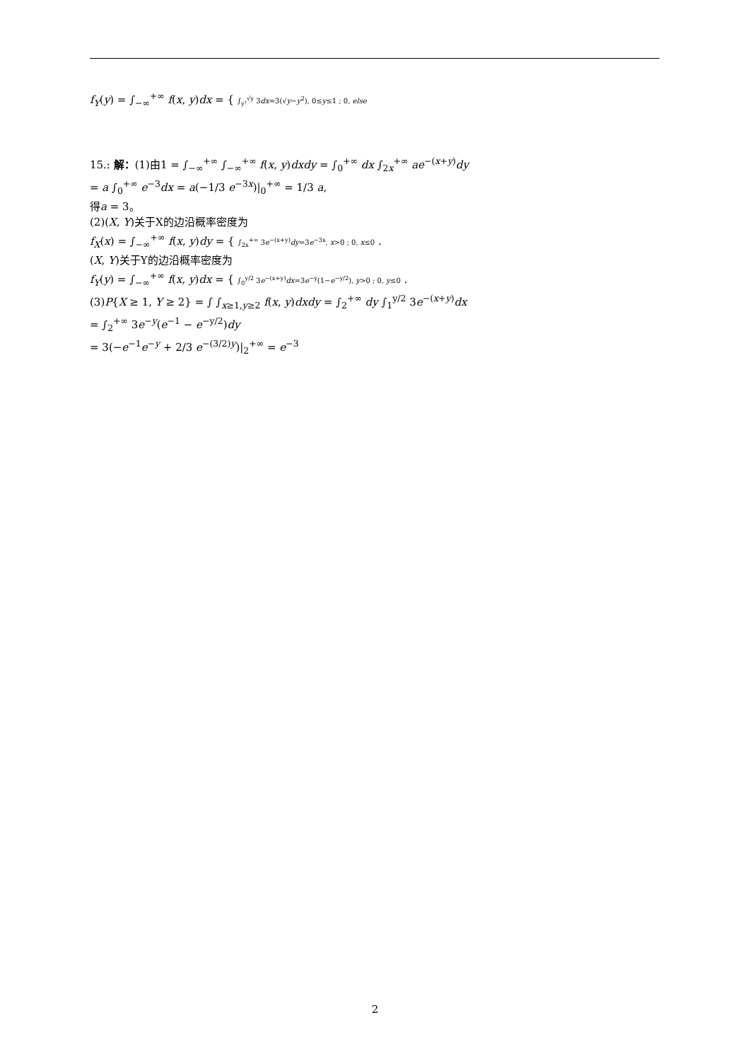f<sub>Y</sub>(y) = ∫<sub>−∞</sub><sup>+∞</sup> f(x, y)dx = { ∫<sub>y²</sub><sup>√y</sup> 3dx=3(√y−y<sup>2</sup>), 0≤y≤1 ; 0, else
15.: 解：(1)由1 = ∫<sub>−∞</sub><sup>+∞</sup> ∫<sub>−∞</sub><sup>+∞</sup> f(x, y)dxdy = ∫<sub>0</sub><sup>+∞</sup> dx ∫<sub>2x</sub><sup>+∞</sup> ae<sup>−(x+y)</sup>dy
= a ∫<sub>0</sub><sup>+∞</sup> e<sup>−3</sup>dx = a(−1/3 e<sup>−3x</sup>)|<sub>0</sub><sup>+∞</sup> = 1/3 a,
得a = 3。
(2)(X, Y)关于X的边沿概率密度为
f<sub>X</sub>(x) = ∫<sub>−∞</sub><sup>+∞</sup> f(x, y)dy = { ∫<sub>2x</sub><sup>+∞</sup> 3e<sup>−(x+y)</sup>dy=3e<sup>−3x</sup>, x>0 ; 0, x≤0 .
(X, Y)关于Y的边沿概率密度为
f<sub>Y</sub>(y) = ∫<sub>−∞</sub><sup>+∞</sup> f(x, y)dx = { ∫<sub>0</sub><sup>y/2</sup> 3e<sup>−(x+y)</sup>dx=3e<sup>−y</sup>(1−e<sup>−y/2</sup>), y>0 ; 0, y≤0 .
(3)P{X ≥ 1, Y ≥ 2} = ∫ ∫<sub>x≥1,y≥2</sub> f(x, y)dxdy = ∫<sub>2</sub><sup>+∞</sup> dy ∫<sub>1</sub><sup>y/2</sup> 3e<sup>−(x+y)</sup>dx
= ∫<sub>2</sub><sup>+∞</sup> 3e<sup>−y</sup>(e<sup>−1</sup> − e<sup>−y/2</sup>)dy
= 3(−e<sup>−1</sup>e<sup>−y</sup> + 2/3 e<sup>−(3/2)y</sup>)|<sub>2</sub><sup>+∞</sup> = e<sup>−3</sup>
2